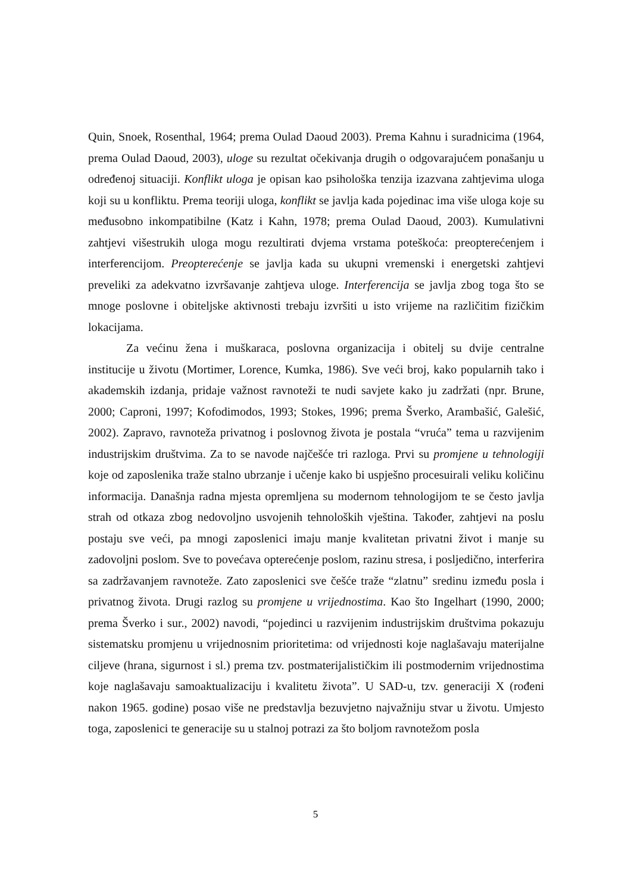Quin, Snoek, Rosenthal, 1964; prema Oulad Daoud 2003). Prema Kahnu i suradnicima (1964, prema Oulad Daoud, 2003), uloge su rezultat očekivanja drugih o odgovarajućem ponašanju u određenoj situaciji. Konflikt uloga je opisan kao psihološka tenzija izazvana zahtjevima uloga koji su u konfliktu. Prema teoriji uloga, konflikt se javlja kada pojedinac ima više uloga koje su međusobno inkompatibilne (Katz i Kahn, 1978; prema Oulad Daoud, 2003). Kumulativni zahtjevi višestrukih uloga mogu rezultirati dvjema vrstama poteškoća: preopterećenjem i interferencijom. Preopterećenje se javlja kada su ukupni vremenski i energetski zahtjevi preveliki za adekvatno izvršavanje zahtjeva uloge. Interferencija se javlja zbog toga što se mnoge poslovne i obiteljske aktivnosti trebaju izvršiti u isto vrijeme na različitim fizičkim lokacijama.
Za većinu žena i muškaraca, poslovna organizacija i obitelj su dvije centralne institucije u životu (Mortimer, Lorence, Kumka, 1986). Sve veći broj, kako popularnih tako i akademskih izdanja, pridaje važnost ravnoteži te nudi savjete kako ju zadržati (npr. Brune, 2000; Caproni, 1997; Kofodimodos, 1993; Stokes, 1996; prema Šverko, Arambašić, Galešić, 2002). Zapravo, ravnoteža privatnog i poslovnog života je postala “vruća” tema u razvijenim industrijskim društvima. Za to se navode najčešće tri razloga. Prvi su promjene u tehnologiji koje od zaposlenika traže stalno ubrzanje i učenje kako bi uspješno procesuirali veliku količinu informacija. Današnja radna mjesta opremljena su modernom tehnologijom te se često javlja strah od otkaza zbog nedovoljno usvojenih tehnoloških vještina. Također, zahtjevi na poslu postaju sve veći, pa mnogi zaposlenici imaju manje kvalitetan privatni život i manje su zadovoljni poslom. Sve to povećava opterećenje poslom, razinu stresa, i posljedično, interferira sa zadržavanjem ravnoteže. Zato zaposlenici sve češće traže “zlatnu” sredinu između posla i privatnog života. Drugi razlog su promjene u vrijednostima. Kao što Ingelhart (1990, 2000; prema Šverko i sur., 2002) navodi, “pojedinci u razvijenim industrijskim društvima pokazuju sistematsku promjenu u vrijednosnim prioritetima: od vrijednosti koje naglašavaju materijalne ciljeve (hrana, sigurnost i sl.) prema tzv. postmaterijalističkim ili postmodernim vrijednostima koje naglašavaju samoaktualizaciju i kvalitetu života”. U SAD-u, tzv. generaciji X (rođeni nakon 1965. godine) posao više ne predstavlja bezuvjetno najvažniju stvar u životu. Umjesto toga, zaposlenici te generacije su u stalnoj potrazi za što boljom ravnotežom posla
5